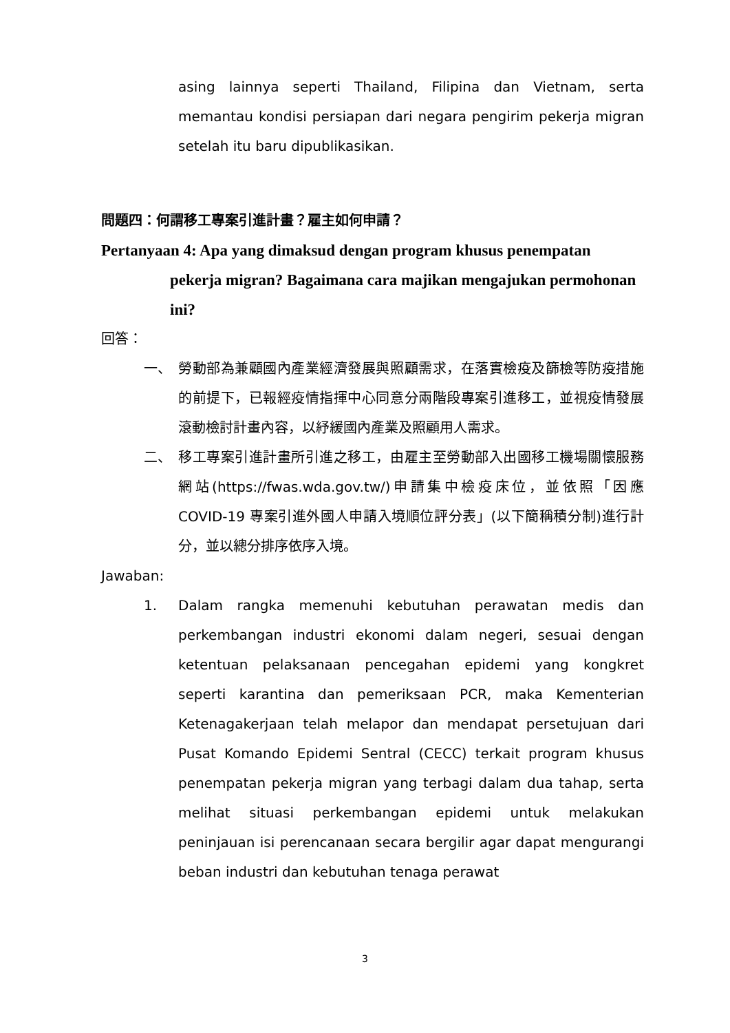asing lainnya seperti Thailand, Filipina dan Vietnam, serta memantau kondisi persiapan dari negara pengirim pekerja migran setelah itu baru dipublikasikan.
問題四：何謂移工專案引進計畫？雇主如何申請？
Pertanyaan 4: Apa yang dimaksud dengan program khusus penempatan pekerja migran? Bagaimana cara majikan mengajukan permohonan ini?
回答：
一、 勞動部為兼顧國內產業經濟發展與照顧需求，在落實檢疫及篩檢等防疫措施的前提下，已報經疫情指揮中心同意分兩階段專案引進移工，並視疫情發展滾動檢討計畫內容，以紓緩國內產業及照顧用人需求。
二、 移工專案引進計畫所引進之移工，由雇主至勞動部入出國移工機場關懷服務網站(https://fwas.wda.gov.tw/)申請集中檢疫床位，並依照「因應 COVID-19 專案引進外國人申請入境順位評分表」(以下簡稱積分制)進行計分，並以總分排序依序入境。
Jawaban:
1. Dalam rangka memenuhi kebutuhan perawatan medis dan perkembangan industri ekonomi dalam negeri, sesuai dengan ketentuan pelaksanaan pencegahan epidemi yang kongkret seperti karantina dan pemeriksaan PCR, maka Kementerian Ketenagakerjaan telah melapor dan mendapat persetujuan dari Pusat Komando Epidemi Sentral (CECC) terkait program khusus penempatan pekerja migran yang terbagi dalam dua tahap, serta melihat situasi perkembangan epidemi untuk melakukan peninjauan isi perencanaan secara bergilir agar dapat mengurangi beban industri dan kebutuhan tenaga perawat
3